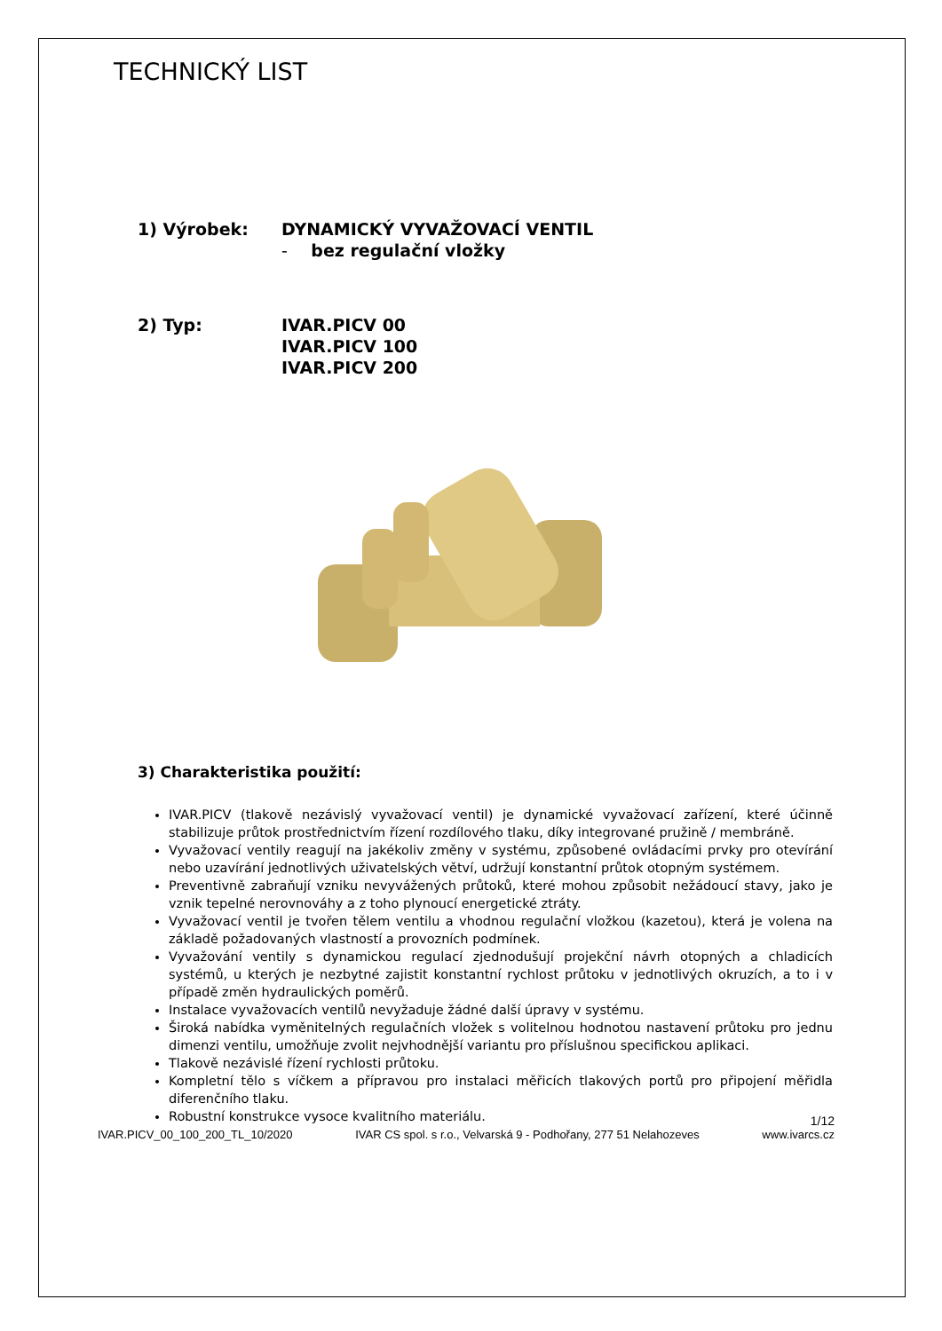TECHNICKÝ LIST
1) Výrobek: DYNAMICKÝ VYVAŽOVACÍ VENTIL
- bez regulační vložky
2) Typ: IVAR.PICV 00
IVAR.PICV 100
IVAR.PICV 200
3) Charakteristika použití:
IVAR.PICV (tlakově nezávislý vyvažovací ventil) je dynamické vyvažovací zařízení, které účinně stabilizuje průtok prostřednictvím řízení rozdílového tlaku, díky integrované pružině / membráně.
Vyvažovací ventily reagují na jakékoliv změny v systému, způsobené ovládacími prvky pro otevírání nebo uzavírání jednotlivých uživatelských větví, udržují konstantní průtok otopným systémem.
Preventivně zabraňují vzniku nevyvážených průtoků, které mohou způsobit nežádoucí stavy, jako je vznik tepelné nerovnováhy a z toho plynoucí energetické ztráty.
Vyvažovací ventil je tvořen tělem ventilu a vhodnou regulační vložkou (kazetou), která je volena na základě požadovaných vlastností a provozních podmínek.
Vyvažování ventily s dynamickou regulací zjednodušují projekční návrh otopných a chladicích systémů, u kterých je nezbytné zajistit konstantní rychlost průtoku v jednotlivých okruzích, a to i v případě změn hydraulických poměrů.
Instalace vyvažovacích ventilů nevyžaduje žádné další úpravy v systému.
Široká nabídka vyměnitelných regulačních vložek s volitelnou hodnotou nastavení průtoku pro jednu dimenzi ventilu, umožňuje zvolit nejvhodnější variantu pro příslušnou specifickou aplikaci.
Tlakově nezávislé řízení rychlosti průtoku.
Kompletní tělo s víčkem a přípravou pro instalaci měřicích tlakových portů pro připojení měřidla diferenčního tlaku.
Robustní konstrukce vysoce kvalitního materiálu.
1/12
IVAR.PICV_00_100_200_TL_10/2020 IVAR CS spol. s r.o., Velvarská 9 - Podhořany, 277 51 Nelahozeves www.ivarcs.cz